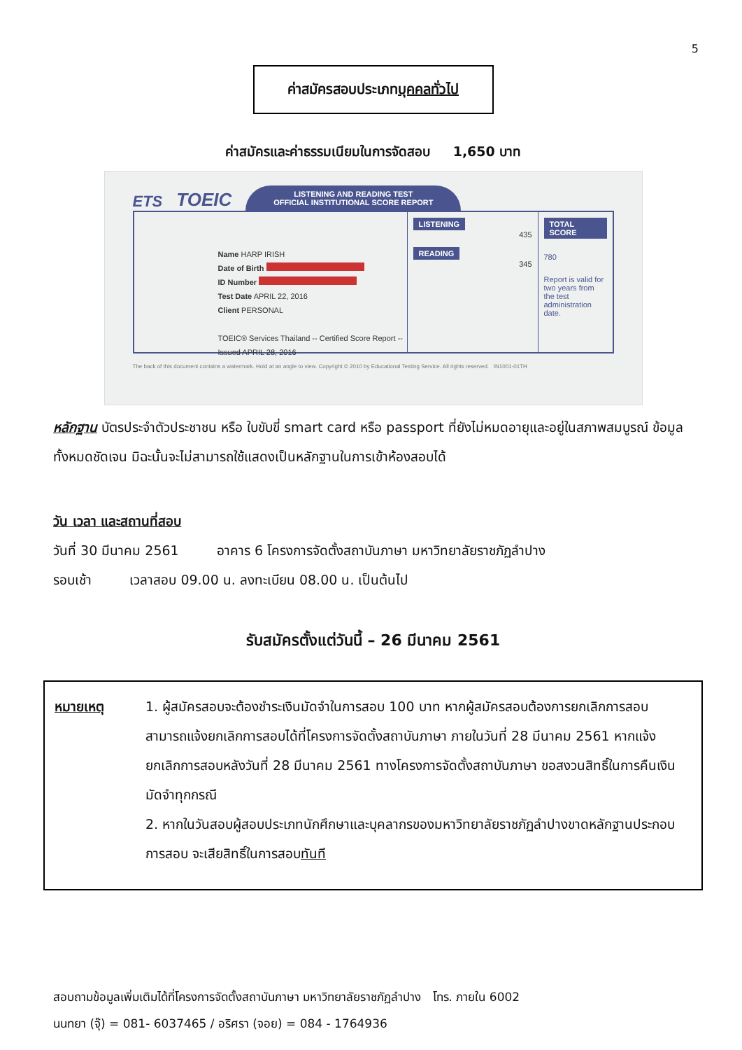5
ค่าสมัครสอบประเภทบุคคลทั่วไป
ค่าสมัครและค่าธรรมเนียมในการจัดสอบ 1,650 บาท
ETS TOEIC
LISTENING AND READING TEST
OFFICIAL INSTITUTIONAL SCORE REPORT
Name HARP IRISH
Date of Birth
ID Number
Test Date APRIL 22, 2016
Client PERSONAL
TOEIC® Services Thailand -- Certified Score Report -- Issued APRIL 28, 2016
LISTENING
435
READING
345
TOTAL SCORE
780
Report is valid for two years from the test administration date.
The back of this document contains a watermark. Hold at an angle to view. Copyright © 2010 by Educational Testing Service. All rights reserved. IN1001-01TH
หลักฐาน บัตรประจำตัวประชาชน หรือ ใบขับขี่ smart card หรือ passport ที่ยังไม่หมดอายุและอยู่ในสภาพสมบูรณ์ ข้อมูลทั้งหมดชัดเจน มิฉะนั้นจะไม่สามารถใช้แสดงเป็นหลักฐานในการเข้าห้องสอบได้
วัน เวลา และสถานที่สอบ
วันที่ 30 มีนาคม 2561 อาคาร 6 โครงการจัดตั้งสถาบันภาษา มหาวิทยาลัยราชภัฏลำปาง
รอบเช้า เวลาสอบ 09.00 น. ลงทะเบียน 08.00 น. เป็นต้นไป
รับสมัครตั้งแต่วันนี้ – 26 มีนาคม 2561
หมายเหตุ 1. ผู้สมัครสอบจะต้องชำระเงินมัดจำในการสอบ 100 บาท หากผู้สมัครสอบต้องการยกเลิกการสอบ สามารถแจ้งยกเลิกการสอบได้ที่โครงการจัดตั้งสถาบันภาษา ภายในวันที่ 28 มีนาคม 2561 หากแจ้งยกเลิกการสอบหลังวันที่ 28 มีนาคม 2561 ทางโครงการจัดตั้งสถาบันภาษา ขอสงวนสิทธิ์ในการคืนเงินมัดจำทุกกรณี
2. หากในวันสอบผู้สอบประเภทนักศึกษาและบุคลากรของมหาวิทยาลัยราชภัฏลำปางขาดหลักฐานประกอบการสอบ จะเสียสิทธิ์ในการสอบทันที
สอบถามข้อมูลเพิ่มเติมได้ที่โครงการจัดตั้งสถาบันภาษา มหาวิทยาลัยราชภัฏลำปาง โทร. ภายใน 6002
นนทยา (จุ๊) = 081- 6037465 / อริศรา (จอย) = 084 - 1764936